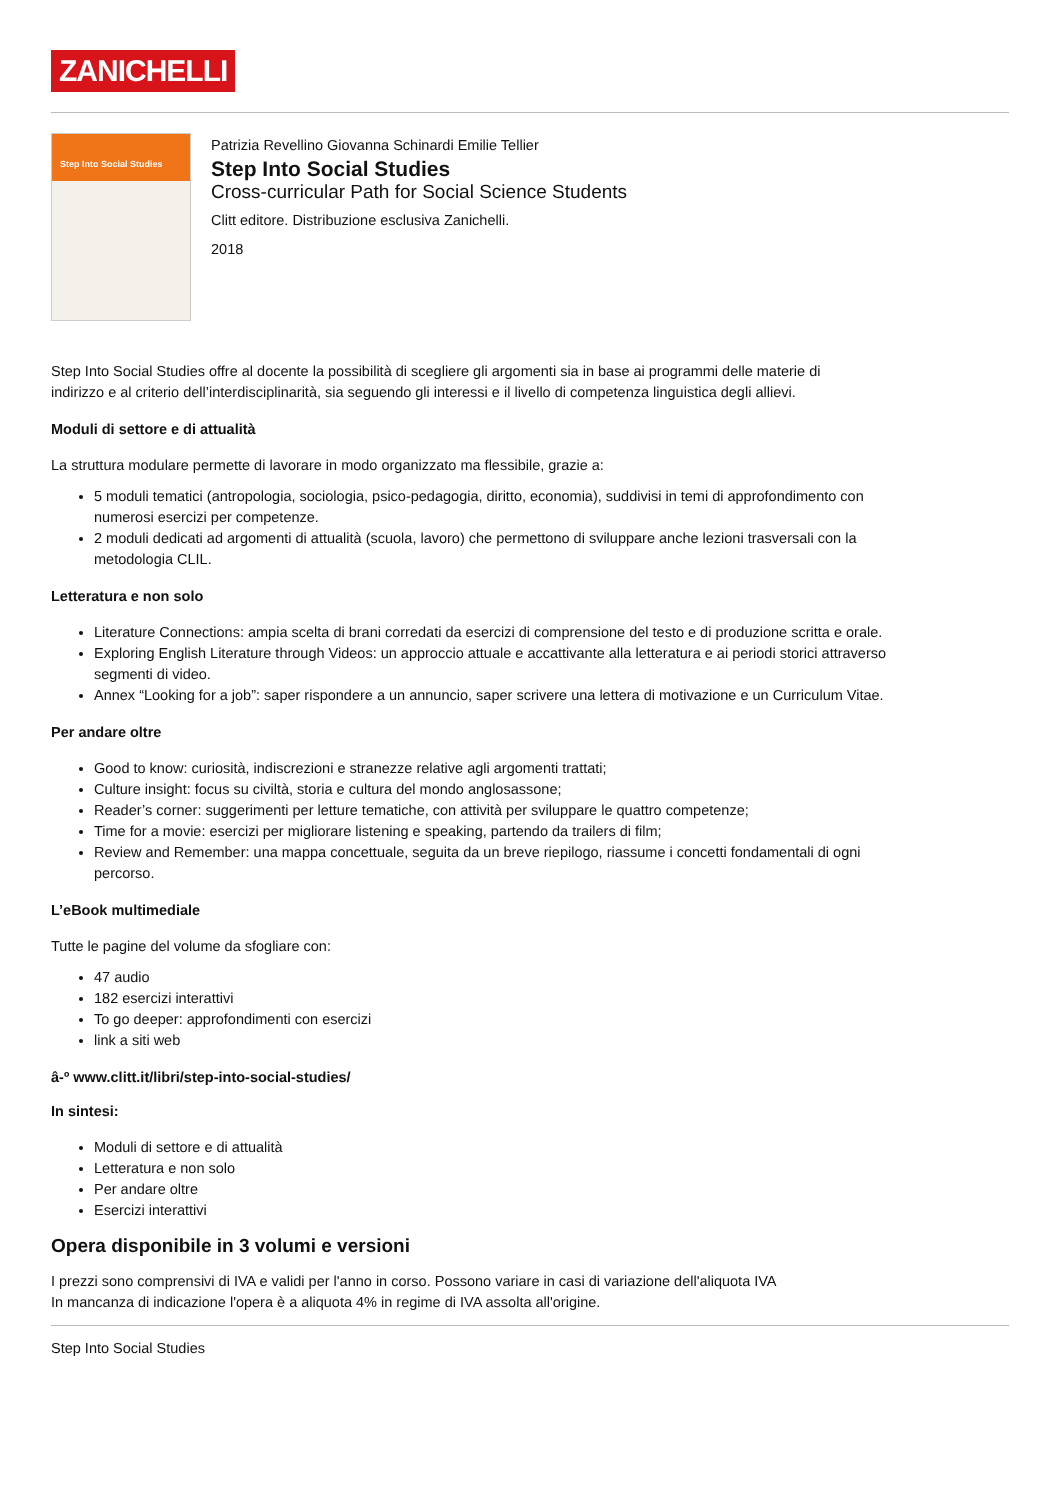ZANICHELLI
Step Into Social Studies
Patrizia Revellino Giovanna Schinardi Emilie Tellier
Step Into Social Studies
Cross-curricular Path for Social Science Students
Clitt editore. Distribuzione esclusiva Zanichelli.
2018
Step Into Social Studies offre al docente la possibilità di scegliere gli argomenti sia in base ai programmi delle materie di indirizzo e al criterio dell’interdisciplinarità, sia seguendo gli interessi e il livello di competenza linguistica degli allievi.
Moduli di settore e di attualità
La struttura modulare permette di lavorare in modo organizzato ma flessibile, grazie a:
5 moduli tematici (antropologia, sociologia, psico-pedagogia, diritto, economia), suddivisi in temi di approfondimento con numerosi esercizi per competenze.
2 moduli dedicati ad argomenti di attualità (scuola, lavoro) che permettono di sviluppare anche lezioni trasversali con la metodologia CLIL.
Letteratura e non solo
Literature Connections: ampia scelta di brani corredati da esercizi di comprensione del testo e di produzione scritta e orale.
Exploring English Literature through Videos: un approccio attuale e accattivante alla letteratura e ai periodi storici attraverso segmenti di video.
Annex “Looking for a job”: saper rispondere a un annuncio, saper scrivere una lettera di motivazione e un Curriculum Vitae.
Per andare oltre
Good to know: curiosità, indiscrezioni e stranezze relative agli argomenti trattati;
Culture insight: focus su civiltà, storia e cultura del mondo anglosassone;
Reader’s corner: suggerimenti per letture tematiche, con attività per sviluppare le quattro competenze;
Time for a movie: esercizi per migliorare listening e speaking, partendo da trailers di film;
Review and Remember: una mappa concettuale, seguita da un breve riepilogo, riassume i concetti fondamentali di ogni percorso.
L’eBook multimediale
Tutte le pagine del volume da sfogliare con:
47 audio
182 esercizi interattivi
To go deeper: approfondimenti con esercizi
link a siti web
â-º www.clitt.it/libri/step-into-social-studies/
In sintesi:
Moduli di settore e di attualità
Letteratura e non solo
Per andare oltre
Esercizi interattivi
Opera disponibile in 3 volumi e versioni
I prezzi sono comprensivi di IVA e validi per l'anno in corso. Possono variare in casi di variazione dell'aliquota IVA
In mancanza di indicazione l'opera è a aliquota 4% in regime di IVA assolta all'origine.
Step Into Social Studies